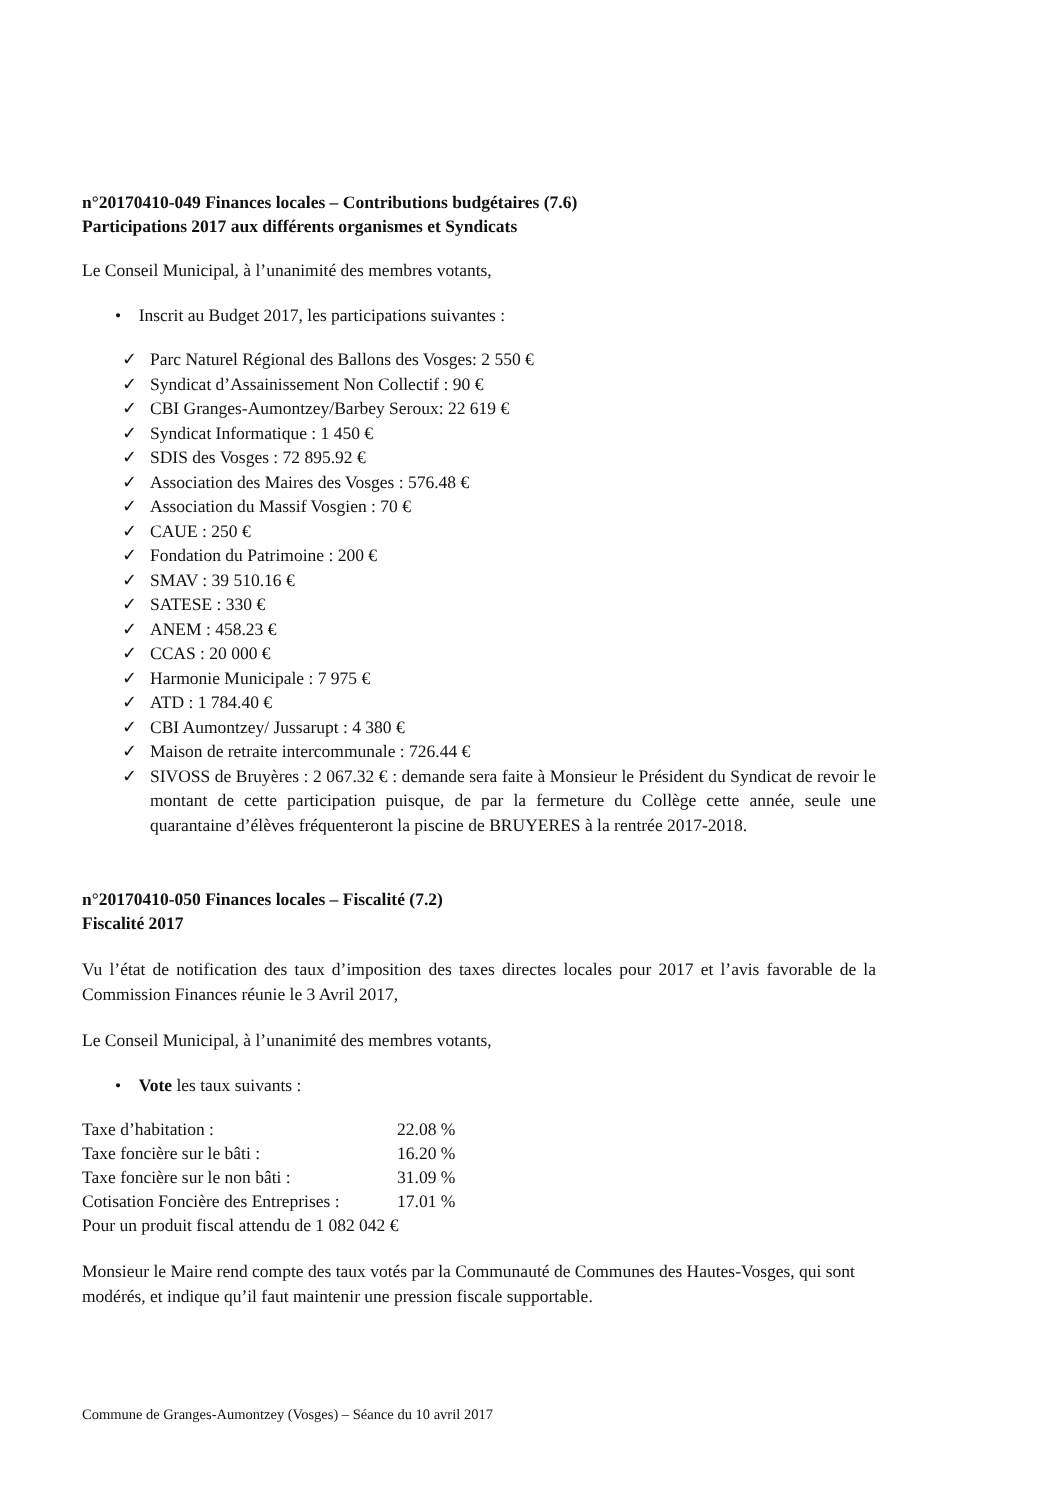n°20170410-049 Finances locales – Contributions budgétaires (7.6)
Participations 2017 aux différents organismes et Syndicats
Le Conseil Municipal, à l’unanimité des membres votants,
• Inscrit au Budget 2017, les participations suivantes :
✓ Parc Naturel Régional des Ballons des Vosges: 2 550 €
✓ Syndicat d’Assainissement Non Collectif : 90 €
✓ CBI Granges-Aumontzey/Barbey Seroux: 22 619 €
✓ Syndicat Informatique : 1 450 €
✓ SDIS des Vosges : 72 895.92 €
✓ Association des Maires des Vosges : 576.48 €
✓ Association du Massif Vosgien : 70 €
✓ CAUE : 250 €
✓ Fondation du Patrimoine : 200 €
✓ SMAV : 39 510.16 €
✓ SATESE : 330 €
✓ ANEM : 458.23 €
✓ CCAS : 20 000 €
✓ Harmonie Municipale : 7 975 €
✓ ATD : 1 784.40 €
✓ CBI Aumontzey/ Jussarupt : 4 380 €
✓ Maison de retraite intercommunale : 726.44 €
✓ SIVOSS de Bruyères : 2 067.32 € : demande sera faite à Monsieur le Président du Syndicat de revoir le montant de cette participation puisque, de par la fermeture du Collège cette année, seule une quarantaine d’élèves fréquenteront la piscine de BRUYERES à la rentrée 2017-2018.
n°20170410-050 Finances locales – Fiscalité (7.2)
Fiscalité 2017
Vu l’état de notification des taux d’imposition des taxes directes locales pour 2017 et l’avis favorable de la Commission Finances réunie le 3 Avril 2017,
Le Conseil Municipal, à l’unanimité des membres votants,
• Vote les taux suivants :
| Taxe d’habitation : | 22.08 % |
| Taxe foncière sur le bâti : | 16.20 % |
| Taxe foncière sur le non bâti : | 31.09 % |
| Cotisation Foncière des Entreprises : | 17.01 % |
| Pour un produit fiscal attendu de 1 082 042 € | |
Monsieur le Maire rend compte des taux votés par la Communauté de Communes des Hautes-Vosges, qui sont modérés, et indique qu’il faut maintenir une pression fiscale supportable.
Commune de Granges-Aumontzey (Vosges) – Séance du 10 avril 2017